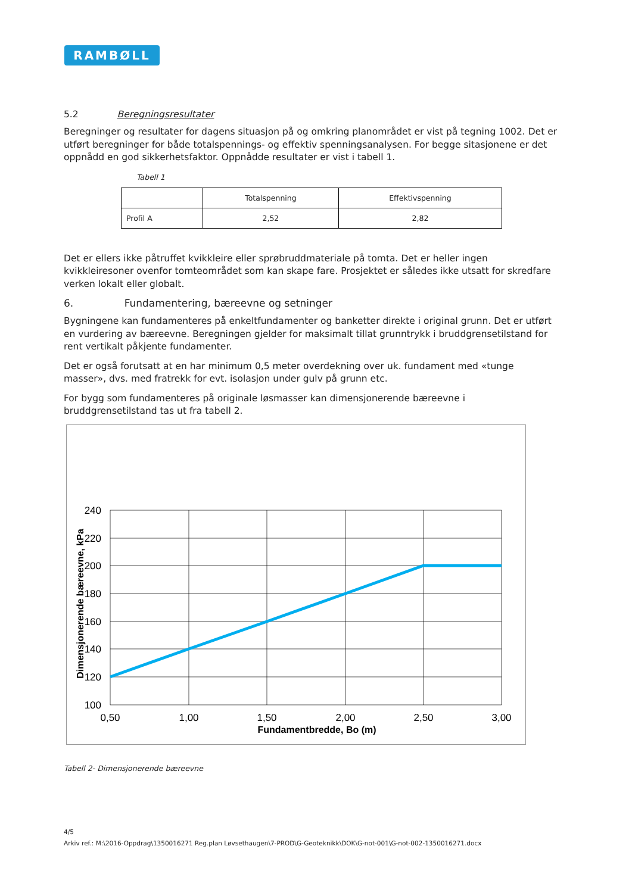RAMBØLL
5.2 Beregningsresultater
Beregninger og resultater for dagens situasjon på og omkring planområdet er vist på tegning 1002. Det er utført beregninger for både totalspennings- og effektiv spenningsanalysen. For begge sitasjonene er det oppnådd en god sikkerhetsfaktor. Oppnådde resultater er vist i tabell 1.
Tabell 1
| | Totalspenning | Effektivspenning |
| --- | --- | --- |
| Profil A | 2,52 | 2,82 |
Det er ellers ikke påtruffet kvikkleire eller sprøbruddmateriale på tomta. Det er heller ingen kvikkleiresoner ovenfor tomteområdet som kan skape fare. Prosjektet er således ikke utsatt for skredfare verken lokalt eller globalt.
6. Fundamentering, bæreevne og setninger
Bygningene kan fundamenteres på enkeltfundamenter og banketter direkte i original grunn. Det er utført en vurdering av bæreevne. Beregningen gjelder for maksimalt tillat grunntrykk i bruddgrensetilstand for rent vertikalt påkjente fundamenter.
Det er også forutsatt at en har minimum 0,5 meter overdekning over uk. fundament med «tunge masser», dvs. med fratrekk for evt. isolasjon under gulv på grunn etc.
For bygg som fundamenteres på originale løsmasser kan dimensjonerende bæreevne i bruddgrensetilstand tas ut fra tabell 2.
240
220
200
180
160
140
120
100
0,50
1,00
1,50
2,00
2,50
3,00
Fundamentbredde, Bo (m)
Dimensjonerende bæreevne, kPa
Tabell 2- Dimensjonerende bæreevne
4/5
Arkiv ref.: M:\2016-Oppdrag\1350016271 Reg.plan Løvsethaugen\7-PROD\G-Geoteknikk\DOK\G-not-001\G-not-002-1350016271.docx